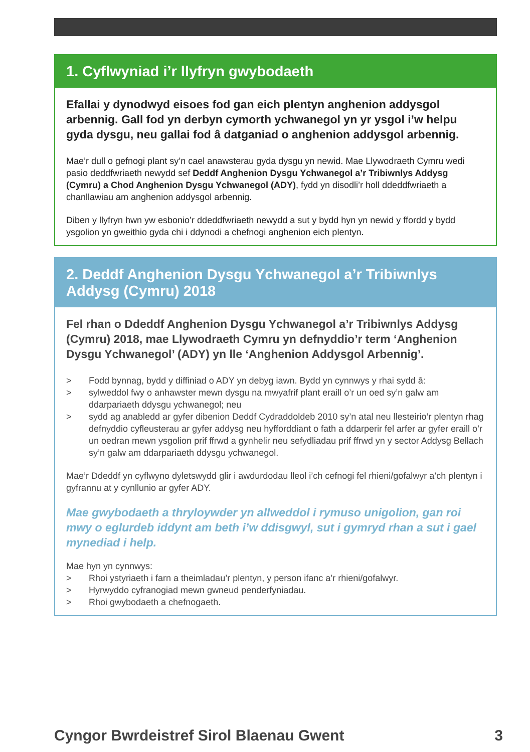1. Cyflwyniad i’r llyfryn gwybodaeth
Efallai y dynodwyd eisoes fod gan eich plentyn anghenion addysgol arbennig. Gall fod yn derbyn cymorth ychwanegol yn yr ysgol i’w helpu gyda dysgu, neu gallai fod â datganiad o anghenion addysgol arbennig.
Mae’r dull o gefnogi plant sy’n cael anawsterau gyda dysgu yn newid. Mae Llywodraeth Cymru wedi pasio deddfwriaeth newydd sef Deddf Anghenion Dysgu Ychwanegol a’r Tribiwnlys Addysg (Cymru) a Chod Anghenion Dysgu Ychwanegol (ADY), fydd yn disodli’r holl ddeddfwriaeth a chanllawiau am anghenion addysgol arbennig.
Diben y llyfryn hwn yw esbonio’r ddeddfwriaeth newydd a sut y bydd hyn yn newid y ffordd y bydd ysgolion yn gweithio gyda chi i ddynodi a chefnogi anghenion eich plentyn.
2. Deddf Anghenion Dysgu Ychwanegol a’r Tribiwnlys Addysg (Cymru) 2018
Fel rhan o Ddeddf Anghenion Dysgu Ychwanegol a’r Tribiwnlys Addysg (Cymru) 2018, mae Llywodraeth Cymru yn defnyddio’r term ‘Anghenion Dysgu Ychwanegol’ (ADY) yn lle ‘Anghenion Addysgol Arbennig’.
> Fodd bynnag, bydd y diffiniad o ADY yn debyg iawn. Bydd yn cynnwys y rhai sydd â:
> sylweddol fwy o anhawster mewn dysgu na mwyafrif plant eraill o’r un oed sy’n galw am ddarpariaeth ddysgu ychwanegol; neu
> sydd ag anabledd ar gyfer dibenion Deddf Cydraddoldeb 2010 sy’n atal neu llesteirio’r plentyn rhag defnyddio cyfleusterau ar gyfer addysg neu hyfforddiant o fath a ddarperir fel arfer ar gyfer eraill o’r un oedran mewn ysgolion prif ffrwd a gynhelir neu sefydliadau prif ffrwd yn y sector Addysg Bellach sy’n galw am ddarpariaeth ddysgu ychwanegol.
Mae’r Ddeddf yn cyflwyno dyletswydd glir i awdurdodau lleol i’ch cefnogi fel rhieni/gofalwyr a’ch plentyn i gyfrannu at y cynllunio ar gyfer ADY.
Mae gwybodaeth a thryloywder yn allweddol i rymuso unigolion, gan roi mwy o eglurdeb iddynt am beth i’w ddisgwyl, sut i gymryd rhan a sut i gael mynediad i help.
Mae hyn yn cynnwys:
> Rhoi ystyriaeth i farn a theimladau’r plentyn, y person ifanc a’r rhieni/gofalwyr.
> Hyrwyddo cyfranogiad mewn gwneud penderfyniadau.
> Rhoi gwybodaeth a chefnogaeth.
Cyngor Bwrdeistref Sirol Blaenau Gwent 3